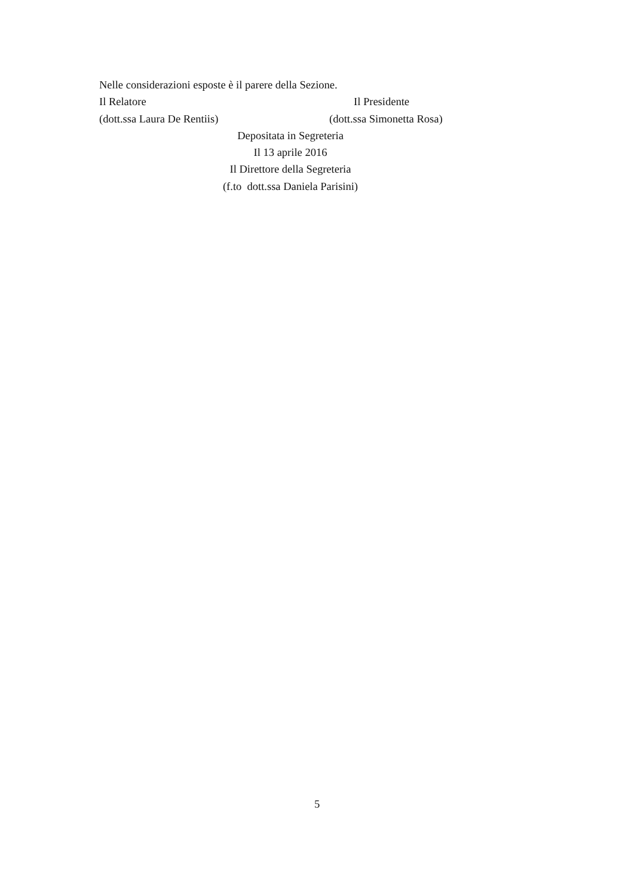Nelle considerazioni esposte è il parere della Sezione.
Il Relatore Il Presidente
(dott.ssa Laura De Rentiis) (dott.ssa Simonetta Rosa)
Depositata in Segreteria
Il 13 aprile 2016
Il Direttore della Segreteria
(f.to dott.ssa Daniela Parisini)
5